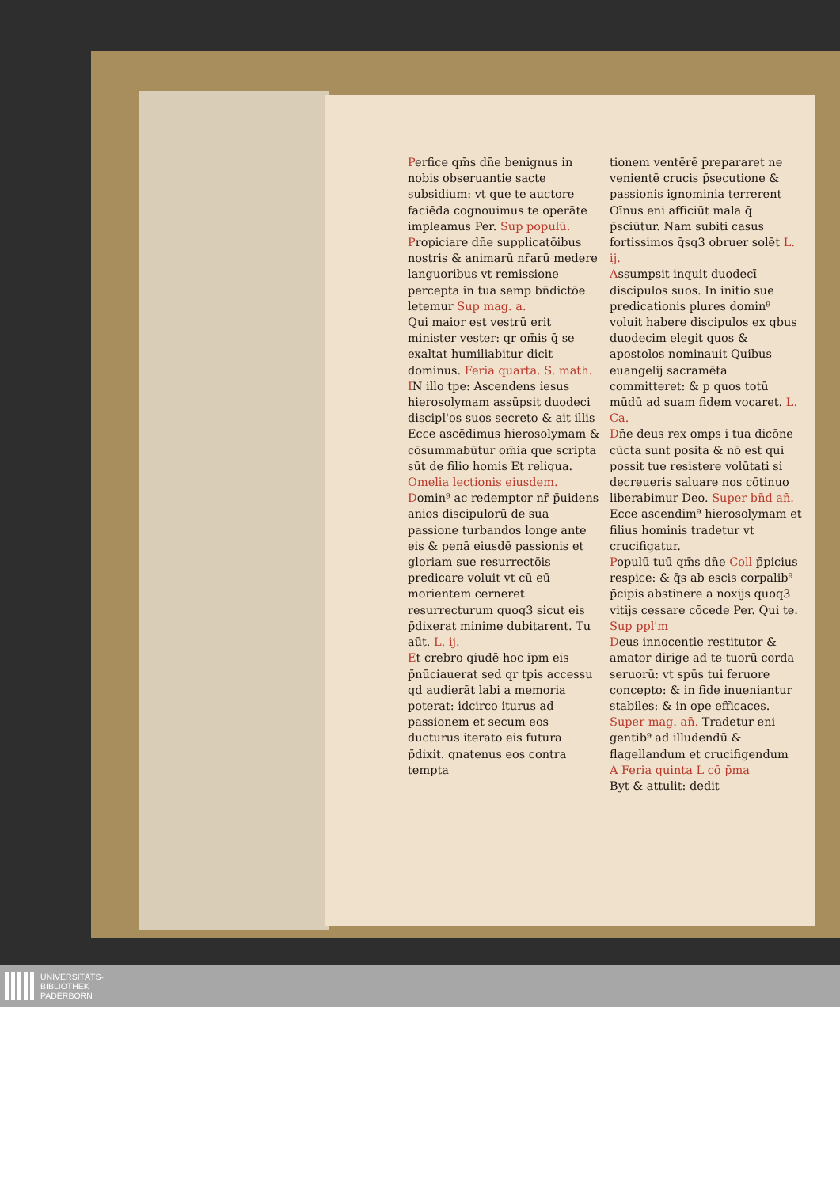Perfice qm̄s dn̄e benignus in nobis obseruantie sacte subsidium: vt que te auctore faciēda cognouimus te operāte impleamus Per. Sup populū.
Propiciare dn̄e supplicatōibus nostris & animarū nr̄arū medere languoribus vt remissione percepta in tua semp bn̄dictōe letemur Sup mag. a.
Qui maior est vestrū erit minister vester: qr om̄is q̄ se exaltat humiliabitur dicit dominus. Feria quarta. S. math.
IN illo tpe: Ascendens iesus hierosolymam assūpsit duodeci discipl'os suos secreto & ait illis Ecce ascēdimus hierosolymam & cōsummabūtur om̄ia que scripta sūt de filio homis Et reliqua.
Omelia lectionis eiusdem.
Domin⁹ ac redemptor nr̄ p̄uidens anios discipulorū de sua passione turbandos longe ante eis & penā eiusdē passionis et gloriam sue resurrectōis predicare voluit vt cū eū morientem cerneret resurrecturum quoq3 sicut eis p̄dixerat minime dubitarent. Tu aūt. L. ij.
Et crebro qiudē hoc ipm eis p̄nūciauerat sed qr tpis accessu qd audierāt labi a memoria poterat: idcirco iturus ad passionem et secum eos ducturus iterato eis futura p̄dixit. qnatenus eos contra tempta
tionem ventērē prepararet ne venientē crucis p̄secutione & passionis ignominia terrerent Oīnus eni afficiūt mala q̄ p̄sciūtur. Nam subiti casus fortissimos q̄sq3 obruer solēt L. ij.
Assumpsit inquit duodecī discipulos suos. In initio sue predicationis plures domin⁹ voluit habere discipulos ex qbus duodecim elegit quos & apostolos nominauit Quibus euangelij sacramēta committeret: & p quos totū mūdū ad suam fidem vocaret. L. Ca.
Dn̄e deus rex omps i tua dicōne cūcta sunt posita & nō est qui possit tue resistere volūtati si decreueris saluare nos cōtinuo liberabimur Deo. Super bn̄d an̄. Ecce ascendim⁹ hierosolymam et filius hominis tradetur vt crucifigatur.
Populū tuū qm̄s dn̄e Coll p̄picius respice: & q̄s ab escis corpalib⁹ p̄cipis abstinere a noxijs quoq3 vitijs cessare cōcede Per. Qui te. Sup ppl'm
Deus innocentie restitutor & amator dirige ad te tuorū corda seruorū: vt spūs tui feruore concepto: & in fide inueniantur stabiles: & in ope efficaces. Super mag. an̄. Tradetur eni gentib⁹ ad illudendū & flagellandum et crucifigendum
A Feria quinta L cō p̄ma
Byt & attulit: dedit
UNIVERSITÄTS-
BIBLIOTHEK
PADERBORN